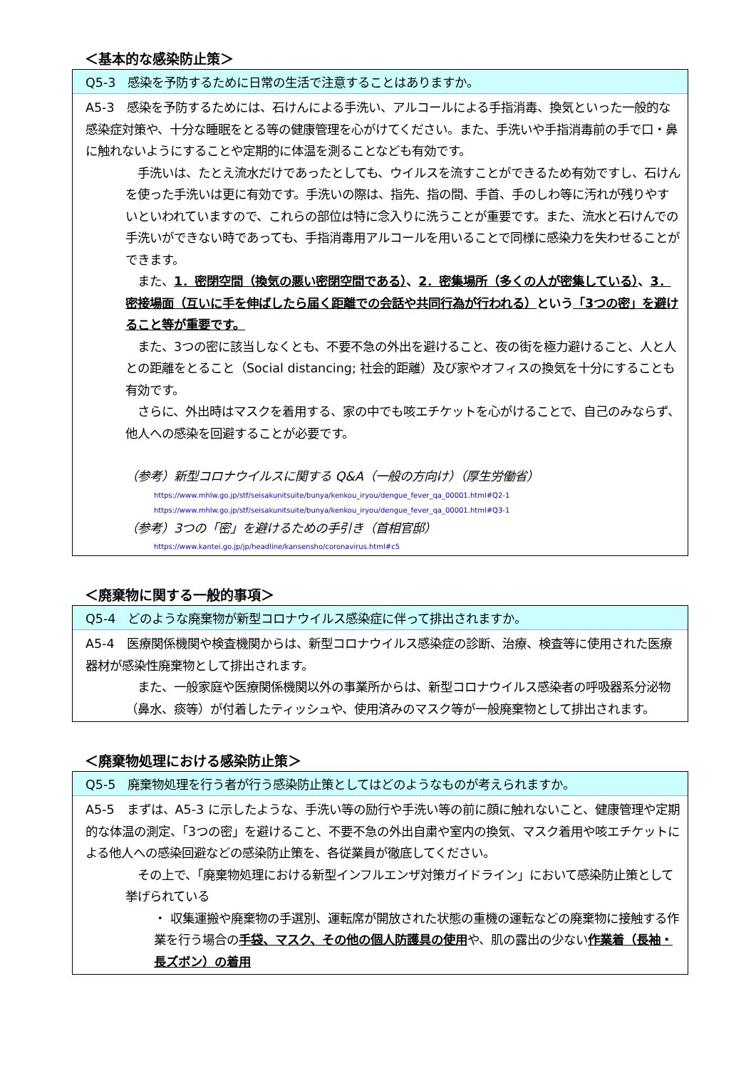＜基本的な感染防止策＞
Q5-3　感染を予防するために日常の生活で注意することはありますか。
A5-3　感染を予防するためには、石けんによる手洗い、アルコールによる手指消毒、換気といった一般的な感染症対策や、十分な睡眠をとる等の健康管理を心がけてください。また、手洗いや手指消毒前の手で口・鼻に触れないようにすることや定期的に体温を測ることなども有効です。
　手洗いは、たとえ流水だけであったとしても、ウイルスを流すことができるため有効ですし、石けんを使った手洗いは更に有効です。手洗いの際は、指先、指の間、手首、手のしわ等に汚れが残りやすいといわれていますので、これらの部位は特に念入りに洗うことが重要です。また、流水と石けんでの手洗いができない時であっても、手指消毒用アルコールを用いることで同様に感染力を失わせることができます。
　また、1．密閉空間（換気の悪い密閉空間である）、2．密集場所（多くの人が密集している）、3．密接場面（互いに手を伸ばしたら届く距離での会話や共同行為が行われる）という「3つの密」を避けること等が重要です。
　また、3つの密に該当しなくとも、不要不急の外出を避けること、夜の街を極力避けること、人と人との距離をとること（Social distancing; 社会的距離）及び家やオフィスの換気を十分にすることも有効です。
　さらに、外出時はマスクを着用する、家の中でも咳エチケットを心がけることで、自己のみならず、他人への感染を回避することが必要です。
（参考）新型コロナウイルスに関する Q&A（一般の方向け）（厚生労働省）
https://www.mhlw.go.jp/stf/seisakunitsuite/bunya/kenkou_iryou/dengue_fever_qa_00001.html#Q2-1
https://www.mhlw.go.jp/stf/seisakunitsuite/bunya/kenkou_iryou/dengue_fever_qa_00001.html#Q3-1
（参考）3つの「密」を避けるための手引き（首相官邸）
https://www.kantei.go.jp/jp/headline/kansensho/coronavirus.html#c5
＜廃棄物に関する一般的事項＞
Q5-4　どのような廃棄物が新型コロナウイルス感染症に伴って排出されますか。
A5-4　医療関係機関や検査機関からは、新型コロナウイルス感染症の診断、治療、検査等に使用された医療器材が感染性廃棄物として排出されます。
　また、一般家庭や医療関係機関以外の事業所からは、新型コロナウイルス感染者の呼吸器系分泌物（鼻水、痰等）が付着したティッシュや、使用済みのマスク等が一般廃棄物として排出されます。
＜廃棄物処理における感染防止策＞
Q5-5　廃棄物処理を行う者が行う感染防止策としてはどのようなものが考えられますか。
A5-5　まずは、A5-3 に示したような、手洗い等の励行や手洗い等の前に顔に触れないこと、健康管理や定期的な体温の測定、「3つの密」を避けること、不要不急の外出自粛や室内の換気、マスク着用や咳エチケットによる他人への感染回避などの感染防止策を、各従業員が徹底してください。
　その上で、「廃棄物処理における新型インフルエンザ対策ガイドライン」において感染防止策として挙げられている
・ 収集運搬や廃棄物の手選別、運転席が開放された状態の重機の運転などの廃棄物に接触する作業を行う場合の手袋、マスク、その他の個人防護具の使用や、肌の露出の少ない作業着（長袖・長ズボン）の着用